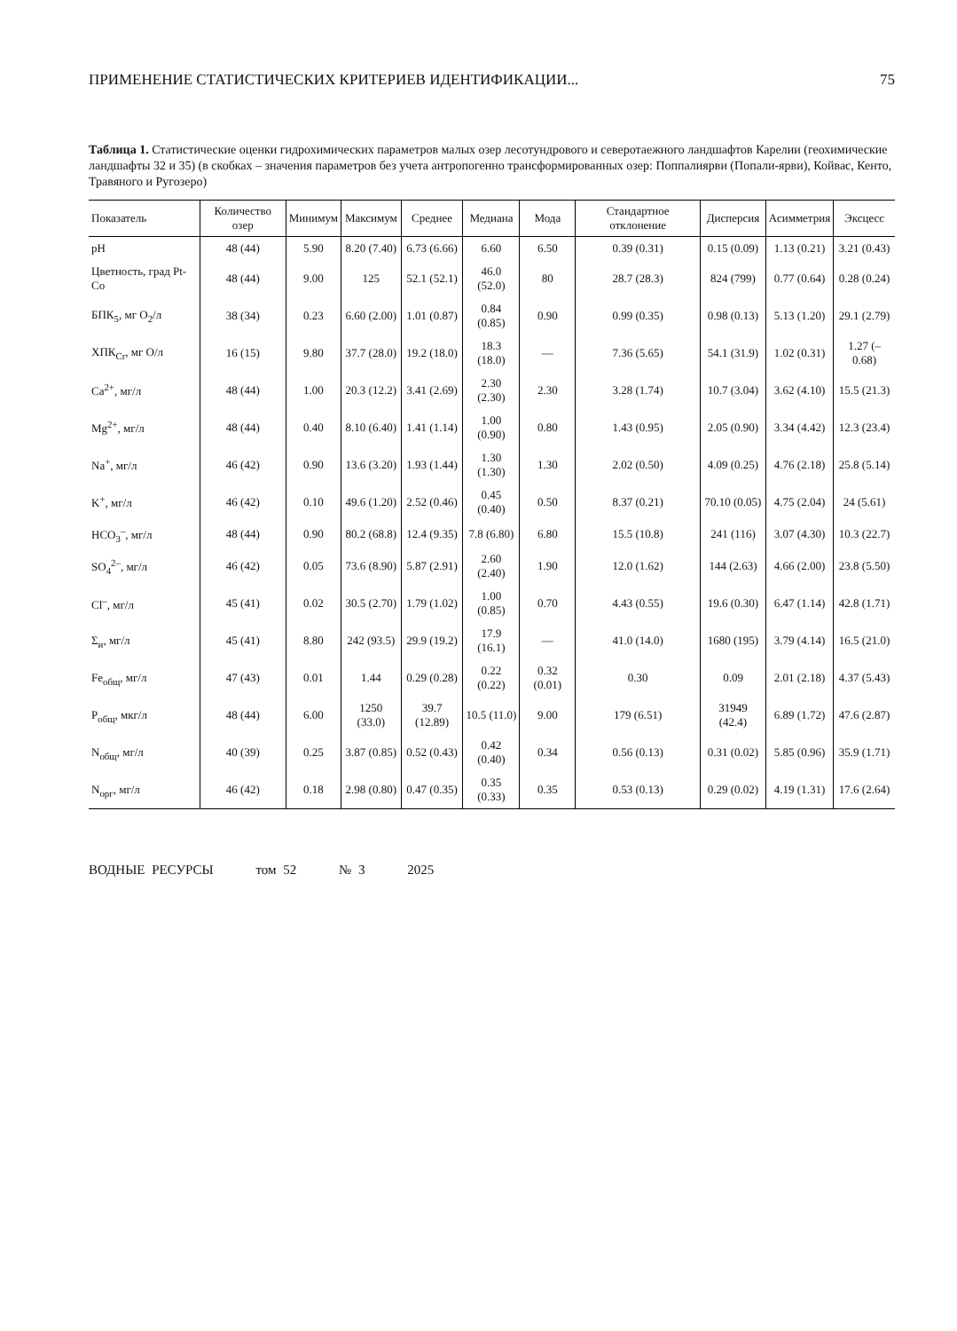ПРИМЕНЕНИЕ СТАТИСТИЧЕСКИХ КРИТЕРИЕВ ИДЕНТИФИКАЦИИ... 75
Таблица 1. Статистические оценки гидрохимических параметров малых озер лесотундрового и северотаежного ландшафтов Карелии (геохимические ландшафты 32 и 35) (в скобках – значения параметров без учета антропогенно трансформированных озер: Поппалиярви (Попали-ярви), Койвас, Кенто, Травяного и Ругозеро)
| Показатель | Количество озер | Минимум | Максимум | Среднее | Медиана | Мода | Стандартное отклонение | Дисперсия | Асимметрия | Эксцесс |
| --- | --- | --- | --- | --- | --- | --- | --- | --- | --- | --- |
| pH | 48 (44) | 5.90 | 8.20 (7.40) | 6.73 (6.66) | 6.60 | 6.50 | 0.39 (0.31) | 0.15 (0.09) | 1.13 (0.21) | 3.21 (0.43) |
| Цветность, град Pt-Co | 48 (44) | 9.00 | 125 | 52.1 (52.1) | 46.0 (52.0) | 80 | 28.7 (28.3) | 824 (799) | 0.77 (0.64) | 0.28 (0.24) |
| БПК<sub>5</sub>, мг O<sub>2</sub>/л | 38 (34) | 0.23 | 6.60 (2.00) | 1.01 (0.87) | 0.84 (0.85) | 0.90 | 0.99 (0.35) | 0.98 (0.13) | 5.13 (1.20) | 29.1 (2.79) |
| ХПК<sub>Cr</sub>, мг O/л | 16 (15) | 9.80 | 37.7 (28.0) | 19.2 (18.0) | 18.3 (18.0) | — | 7.36 (5.65) | 54.1 (31.9) | 1.02 (0.31) | 1.27 (–0.68) |
| Ca<sup>2+</sup>, мг/л | 48 (44) | 1.00 | 20.3 (12.2) | 3.41 (2.69) | 2.30 (2.30) | 2.30 | 3.28 (1.74) | 10.7 (3.04) | 3.62 (4.10) | 15.5 (21.3) |
| Mg<sup>2+</sup>, мг/л | 48 (44) | 0.40 | 8.10 (6.40) | 1.41 (1.14) | 1.00 (0.90) | 0.80 | 1.43 (0.95) | 2.05 (0.90) | 3.34 (4.42) | 12.3 (23.4) |
| Na<sup>+</sup>, мг/л | 46 (42) | 0.90 | 13.6 (3.20) | 1.93 (1.44) | 1.30 (1.30) | 1.30 | 2.02 (0.50) | 4.09 (0.25) | 4.76 (2.18) | 25.8 (5.14) |
| K<sup>+</sup>, мг/л | 46 (42) | 0.10 | 49.6 (1.20) | 2.52 (0.46) | 0.45 (0.40) | 0.50 | 8.37 (0.21) | 70.10 (0.05) | 4.75 (2.04) | 24 (5.61) |
| HCO<sub>3</sub><sup>–</sup>, мг/л | 48 (44) | 0.90 | 80.2 (68.8) | 12.4 (9.35) | 7.8 (6.80) | 6.80 | 15.5 (10.8) | 241 (116) | 3.07 (4.30) | 10.3 (22.7) |
| SO<sub>4</sub><sup>2–</sup>, мг/л | 46 (42) | 0.05 | 73.6 (8.90) | 5.87 (2.91) | 2.60 (2.40) | 1.90 | 12.0 (1.62) | 144 (2.63) | 4.66 (2.00) | 23.8 (5.50) |
| Cl<sup>–</sup>, мг/л | 45 (41) | 0.02 | 30.5 (2.70) | 1.79 (1.02) | 1.00 (0.85) | 0.70 | 4.43 (0.55) | 19.6 (0.30) | 6.47 (1.14) | 42.8 (1.71) |
| Σ<sub>и</sub>, мг/л | 45 (41) | 8.80 | 242 (93.5) | 29.9 (19.2) | 17.9 (16.1) | — | 41.0 (14.0) | 1680 (195) | 3.79 (4.14) | 16.5 (21.0) |
| Fe<sub>общ</sub>, мг/л | 47 (43) | 0.01 | 1.44 | 0.29 (0.28) | 0.22 (0.22) | 0.32 (0.01) | 0.30 | 0.09 | 2.01 (2.18) | 4.37 (5.43) |
| P<sub>общ</sub>, мкг/л | 48 (44) | 6.00 | 1250 (33.0) | 39.7 (12.89) | 10.5 (11.0) | 9.00 | 179 (6.51) | 31949 (42.4) | 6.89 (1.72) | 47.6 (2.87) |
| N<sub>общ</sub>, мг/л | 40 (39) | 0.25 | 3.87 (0.85) | 0.52 (0.43) | 0.42 (0.40) | 0.34 | 0.56 (0.13) | 0.31 (0.02) | 5.85 (0.96) | 35.9 (1.71) |
| N<sub>орг</sub>, мг/л | 46 (42) | 0.18 | 2.98 (0.80) | 0.47 (0.35) | 0.35 (0.33) | 0.35 | 0.53 (0.13) | 0.29 (0.02) | 4.19 (1.31) | 17.6 (2.64) |
ВОДНЫЕ РЕСУРСЫ том 52 № 3 2025